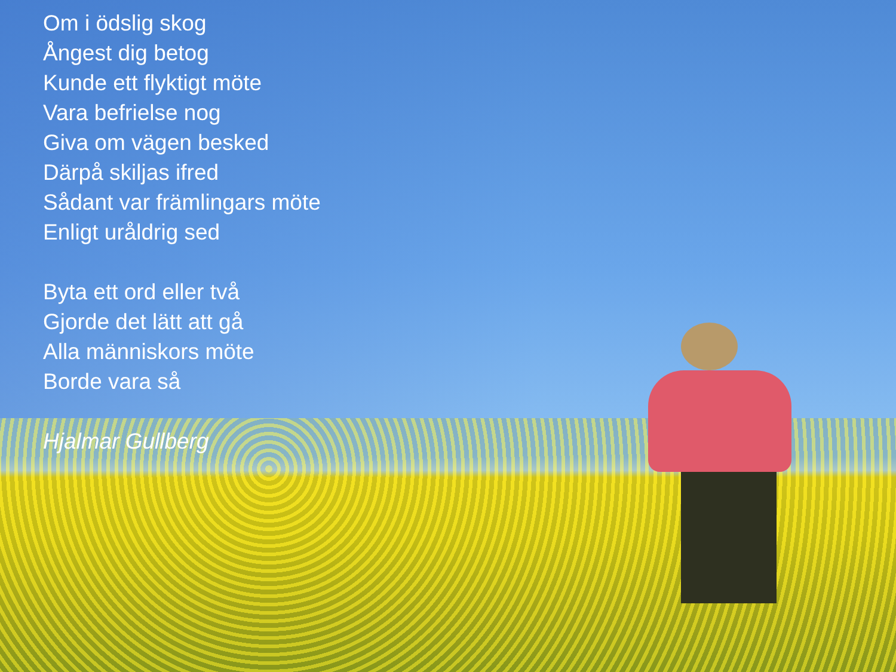Om i ödslig skog
Ångest dig betog
Kunde ett flyktigt möte
Vara befrielse nog
Giva om vägen besked
Därpå skiljas ifred
Sådant var främlingars möte
Enligt uråldrig sed
Byta ett ord eller två
Gjorde det lätt att gå
Alla människors möte
Borde vara så
Hjalmar Gullberg